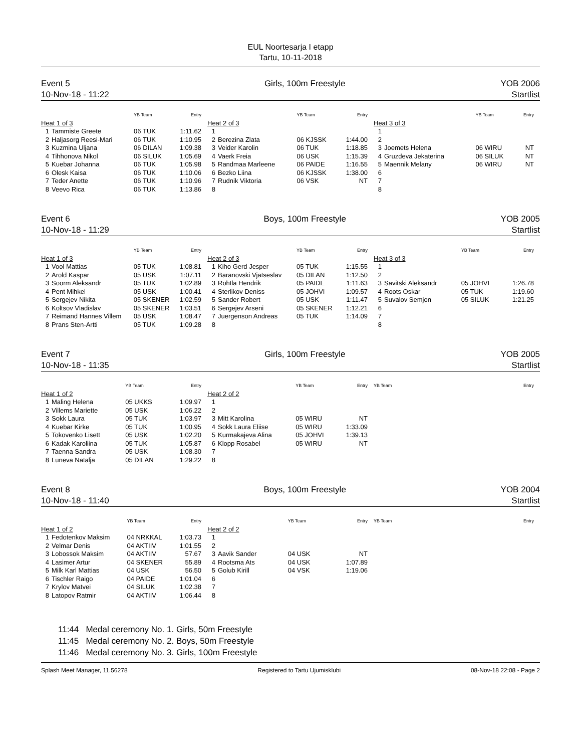EUL Noortesarja I etapp
Tartu, 10-11-2018
Event 5
10-Nov-18 - 11:22
Girls, 100m Freestyle YOB 2006
Startlist
| | | YB Team | Entry |
| --- | --- | --- | --- |
| Heat 1 of 3 | | | |
| 1 | Tammiste Greete | 06 TUK | 1:11.62 |
| 2 | Haljasorg Reesi-Mari | 06 TUK | 1:10.95 |
| 3 | Kuzmina Uljana | 06 DILAN | 1:09.38 |
| 4 | Tihhonova Nikol | 06 SILUK | 1:05.69 |
| 5 | Kuebar Johanna | 06 TUK | 1:05.98 |
| 6 | Olesk Kaisa | 06 TUK | 1:10.06 |
| 7 | Teder Anette | 06 TUK | 1:10.96 |
| 8 | Veevo Rica | 06 TUK | 1:13.86 |
| | | YB Team | Entry |
| --- | --- | --- | --- |
| Heat 2 of 3 | | | |
| 1 | | | |
| 2 | Berezina Zlata | 06 KJSSK | 1:44.00 |
| 3 | Veider Karolin | 06 TUK | 1:18.85 |
| 4 | Vaerk Freia | 06 USK | 1:15.39 |
| 5 | Randmaa Marleene | 06 PAIDE | 1:16.55 |
| 6 | Bezko Liina | 06 KJSSK | 1:38.00 |
| 7 | Rudnik Viktoria | 06 VSK | NT |
| 8 | | | |
| | | YB Team | Entry |
| --- | --- | --- | --- |
| Heat 3 of 3 | | | |
| 1 | | | |
| 2 | | | |
| 3 | Joemets Helena | 06 WIRU | NT |
| 4 | Gruzdeva Jekaterina | 06 SILUK | NT |
| 5 | Maennik Melany | 06 WIRU | NT |
| 6 | | | |
| 7 | | | |
| 8 | | | |
Event 6
10-Nov-18 - 11:29
Boys, 100m Freestyle YOB 2005
Startlist
| | | YB Team | Entry |
| --- | --- | --- | --- |
| Heat 1 of 3 | | | |
| 1 | Vool Mattias | 05 TUK | 1:08.81 |
| 2 | Arold Kaspar | 05 USK | 1:07.11 |
| 3 | Soorm Aleksandr | 05 TUK | 1:02.89 |
| 4 | Pent Mihkel | 05 USK | 1:00.41 |
| 5 | Sergejev Nikita | 05 SKENER | 1:02.59 |
| 6 | Koltsov Vladislav | 05 SKENER | 1:03.51 |
| 7 | Reimand Hannes Villem | 05 USK | 1:08.47 |
| 8 | Prans Sten-Artti | 05 TUK | 1:09.28 |
| | | YB Team | Entry |
| --- | --- | --- | --- |
| Heat 2 of 3 | | | |
| 1 | Kiho Gerd Jesper | 05 TUK | 1:15.55 |
| 2 | Baranovski Vjatseslav | 05 DILAN | 1:12.50 |
| 3 | Rohtla Hendrik | 05 PAIDE | 1:11.63 |
| 4 | Sterlikov Deniss | 05 JOHVI | 1:09.57 |
| 5 | Sander Robert | 05 USK | 1:11.47 |
| 6 | Sergejev Arseni | 05 SKENER | 1:12.21 |
| 7 | Juergenson Andreas | 05 TUK | 1:14.09 |
| 8 | | | |
| | | YB Team | Entry |
| --- | --- | --- | --- |
| Heat 3 of 3 | | | |
| 1 | | | |
| 2 | | | |
| 3 | Savitski Aleksandr | 05 JOHVI | 1:26.78 |
| 4 | Roots Oskar | 05 TUK | 1:19.60 |
| 5 | Suvalov Semjon | 05 SILUK | 1:21.25 |
| 6 | | | |
| 7 | | | |
| 8 | | | |
Event 7
10-Nov-18 - 11:35
Girls, 100m Freestyle YOB 2005
Startlist
| | | YB Team | Entry |
| --- | --- | --- | --- |
| Heat 1 of 2 | | | |
| 1 | Maling Helena | 05 UKKS | 1:09.97 |
| 2 | Villems Mariette | 05 USK | 1:06.22 |
| 3 | Sokk Laura | 05 TUK | 1:03.97 |
| 4 | Kuebar Kirke | 05 TUK | 1:00.95 |
| 5 | Tokovenko Lisett | 05 USK | 1:02.20 |
| 6 | Kadak Karoliina | 05 TUK | 1:05.87 |
| 7 | Taenna Sandra | 05 USK | 1:08.30 |
| 8 | Luneva Natalja | 05 DILAN | 1:29.22 |
| | | YB Team | Entry |
| --- | --- | --- | --- |
| Heat 2 of 2 | | | |
| 1 | | | |
| 2 | | | |
| 3 | Mitt Karolina | 05 WIRU | NT |
| 4 | Sokk Laura Eliise | 05 WIRU | 1:33.09 |
| 5 | Kurmakajeva Alina | 05 JOHVI | 1:39.13 |
| 6 | Klopp Rosabel | 05 WIRU | NT |
| 7 | | | |
| 8 | | | |
| | YB Team | Entry |
| --- | --- | --- |
Event 8
10-Nov-18 - 11:40
Boys, 100m Freestyle YOB 2004
Startlist
| | | YB Team | Entry |
| --- | --- | --- | --- |
| Heat 1 of 2 | | | |
| 1 | Fedotenkov Maksim | 04 NRKKAL | 1:03.73 |
| 2 | Velmar Denis | 04 AKTIIV | 1:01.55 |
| 3 | Lobossok Maksim | 04 AKTIIV | 57.67 |
| 4 | Lasimer Artur | 04 SKENER | 55.89 |
| 5 | Milk Karl Mattias | 04 USK | 56.50 |
| 6 | Tischler Raigo | 04 PAIDE | 1:01.04 |
| 7 | Krylov Matvei | 04 SILUK | 1:02.38 |
| 8 | Latopov Ratmir | 04 AKTIIV | 1:06.44 |
| | | YB Team | Entry |
| --- | --- | --- | --- |
| Heat 2 of 2 | | | |
| 1 | | | |
| 2 | | | |
| 3 | Aavik Sander | 04 USK | NT |
| 4 | Rootsma Ats | 04 USK | 1:07.89 |
| 5 | Golub Kirill | 04 VSK | 1:19.06 |
| 6 | | | |
| 7 | | | |
| 8 | | | |
| | YB Team | Entry |
| --- | --- | --- |
11:44 Medal ceremony No. 1. Girls, 50m Freestyle
11:45 Medal ceremony No. 2. Boys, 50m Freestyle
11:46 Medal ceremony No. 3. Girls, 100m Freestyle
Splash Meet Manager, 11.56278 Registered to Tartu Ujumisklubi 08-Nov-18 22:08 - Page 2